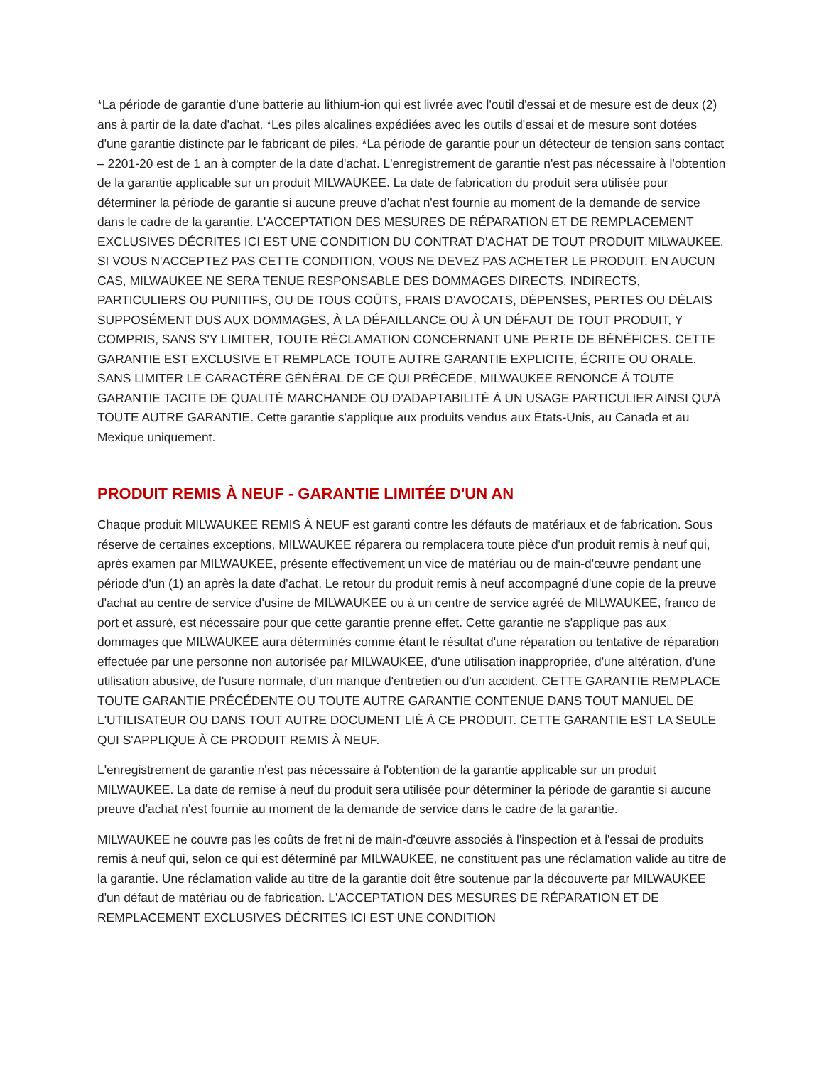*La période de garantie d'une batterie au lithium-ion qui est livrée avec l'outil d'essai et de mesure est de deux (2) ans à partir de la date d'achat. *Les piles alcalines expédiées avec les outils d'essai et de mesure sont dotées d'une garantie distincte par le fabricant de piles. *La période de garantie pour un détecteur de tension sans contact – 2201-20 est de 1 an à compter de la date d'achat. L'enregistrement de garantie n'est pas nécessaire à l'obtention de la garantie applicable sur un produit MILWAUKEE. La date de fabrication du produit sera utilisée pour déterminer la période de garantie si aucune preuve d'achat n'est fournie au moment de la demande de service dans le cadre de la garantie. L'ACCEPTATION DES MESURES DE RÉPARATION ET DE REMPLACEMENT EXCLUSIVES DÉCRITES ICI EST UNE CONDITION DU CONTRAT D'ACHAT DE TOUT PRODUIT MILWAUKEE. SI VOUS N'ACCEPTEZ PAS CETTE CONDITION, VOUS NE DEVEZ PAS ACHETER LE PRODUIT. EN AUCUN CAS, MILWAUKEE NE SERA TENUE RESPONSABLE DES DOMMAGES DIRECTS, INDIRECTS, PARTICULIERS OU PUNITIFS, OU DE TOUS COÛTS, FRAIS D'AVOCATS, DÉPENSES, PERTES OU DÉLAIS SUPPOSÉMENT DUS AUX DOMMAGES, À LA DÉFAILLANCE OU À UN DÉFAUT DE TOUT PRODUIT, Y COMPRIS, SANS S'Y LIMITER, TOUTE RÉCLAMATION CONCERNANT UNE PERTE DE BÉNÉFICES. CETTE GARANTIE EST EXCLUSIVE ET REMPLACE TOUTE AUTRE GARANTIE EXPLICITE, ÉCRITE OU ORALE. SANS LIMITER LE CARACTÈRE GÉNÉRAL DE CE QUI PRÉCÈDE, MILWAUKEE RENONCE À TOUTE GARANTIE TACITE DE QUALITÉ MARCHANDE OU D'ADAPTABILITÉ À UN USAGE PARTICULIER AINSI QU'À TOUTE AUTRE GARANTIE. Cette garantie s'applique aux produits vendus aux États-Unis, au Canada et au Mexique uniquement.
PRODUIT REMIS À NEUF - GARANTIE LIMITÉE D'UN AN
Chaque produit MILWAUKEE REMIS À NEUF est garanti contre les défauts de matériaux et de fabrication. Sous réserve de certaines exceptions, MILWAUKEE réparera ou remplacera toute pièce d'un produit remis à neuf qui, après examen par MILWAUKEE, présente effectivement un vice de matériau ou de main-d'œuvre pendant une période d'un (1) an après la date d'achat. Le retour du produit remis à neuf accompagné d'une copie de la preuve d'achat au centre de service d'usine de MILWAUKEE ou à un centre de service agréé de MILWAUKEE, franco de port et assuré, est nécessaire pour que cette garantie prenne effet. Cette garantie ne s'applique pas aux dommages que MILWAUKEE aura déterminés comme étant le résultat d'une réparation ou tentative de réparation effectuée par une personne non autorisée par MILWAUKEE, d'une utilisation inappropriée, d'une altération, d'une utilisation abusive, de l'usure normale, d'un manque d'entretien ou d'un accident. CETTE GARANTIE REMPLACE TOUTE GARANTIE PRÉCÉDENTE OU TOUTE AUTRE GARANTIE CONTENUE DANS TOUT MANUEL DE L'UTILISATEUR OU DANS TOUT AUTRE DOCUMENT LIÉ À CE PRODUIT. CETTE GARANTIE EST LA SEULE QUI S'APPLIQUE À CE PRODUIT REMIS À NEUF.
L'enregistrement de garantie n'est pas nécessaire à l'obtention de la garantie applicable sur un produit MILWAUKEE. La date de remise à neuf du produit sera utilisée pour déterminer la période de garantie si aucune preuve d'achat n'est fournie au moment de la demande de service dans le cadre de la garantie.
MILWAUKEE ne couvre pas les coûts de fret ni de main-d'œuvre associés à l'inspection et à l'essai de produits remis à neuf qui, selon ce qui est déterminé par MILWAUKEE, ne constituent pas une réclamation valide au titre de la garantie. Une réclamation valide au titre de la garantie doit être soutenue par la découverte par MILWAUKEE d'un défaut de matériau ou de fabrication. L'ACCEPTATION DES MESURES DE RÉPARATION ET DE REMPLACEMENT EXCLUSIVES DÉCRITES ICI EST UNE CONDITION